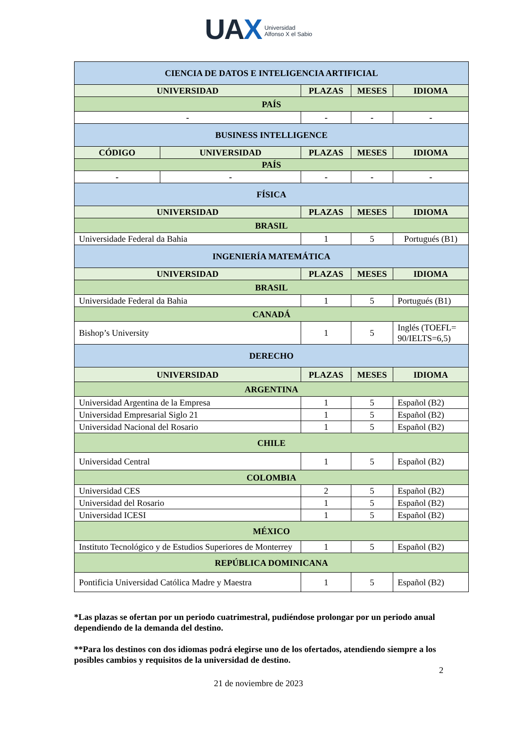UAX Universidad
Alfonso X el Sabio
| CIENCIA DE DATOS E INTELIGENCIA ARTIFICIAL | | | | |
| --- | --- | --- | --- | --- |
| UNIVERSIDAD | | PLAZAS | MESES | IDIOMA |
| PAÍS | | | | |
| - | | - | - | - |
| BUSINESS INTELLIGENCE | | | | |
| CÓDIGO | UNIVERSIDAD | PLAZAS | MESES | IDIOMA |
| PAÍS | | | | |
| - | - | - | - | - |
| FÍSICA | | | | |
| UNIVERSIDAD | | PLAZAS | MESES | IDIOMA |
| BRASIL | | | | |
| Universidade Federal da Bahia | | 1 | 5 | Portugués (B1) |
| INGENIERÍA MATEMÁTICA | | | | |
| UNIVERSIDAD | | PLAZAS | MESES | IDIOMA |
| BRASIL | | | | |
| Universidade Federal da Bahia | | 1 | 5 | Portugués (B1) |
| CANADÁ | | | | |
| Bishop’s University | | 1 | 5 | Inglés (TOEFL= 90/IELTS=6,5) |
| DERECHO | | | | |
| UNIVERSIDAD | | PLAZAS | MESES | IDIOMA |
| ARGENTINA | | | | |
| Universidad Argentina de la Empresa | | 1 | 5 | Español (B2) |
| Universidad Empresarial Siglo 21 | | 1 | 5 | Español (B2) |
| Universidad Nacional del Rosario | | 1 | 5 | Español (B2) |
| CHILE | | | | |
| Universidad Central | | 1 | 5 | Español (B2) |
| COLOMBIA | | | | |
| Universidad CES | | 2 | 5 | Español (B2) |
| Universidad del Rosario | | 1 | 5 | Español (B2) |
| Universidad ICESI | | 1 | 5 | Español (B2) |
| MÉXICO | | | | |
| Instituto Tecnológico y de Estudios Superiores de Monterrey | | 1 | 5 | Español (B2) |
| REPÚBLICA DOMINICANA | | | | |
| Pontificia Universidad Católica Madre y Maestra | | 1 | 5 | Español (B2) |
*Las plazas se ofertan por un periodo cuatrimestral, pudiéndose prolongar por un periodo anual dependiendo de la demanda del destino.
**Para los destinos con dos idiomas podrá elegirse uno de los ofertados, atendiendo siempre a los posibles cambios y requisitos de la universidad de destino.
2
21 de noviembre de 2023